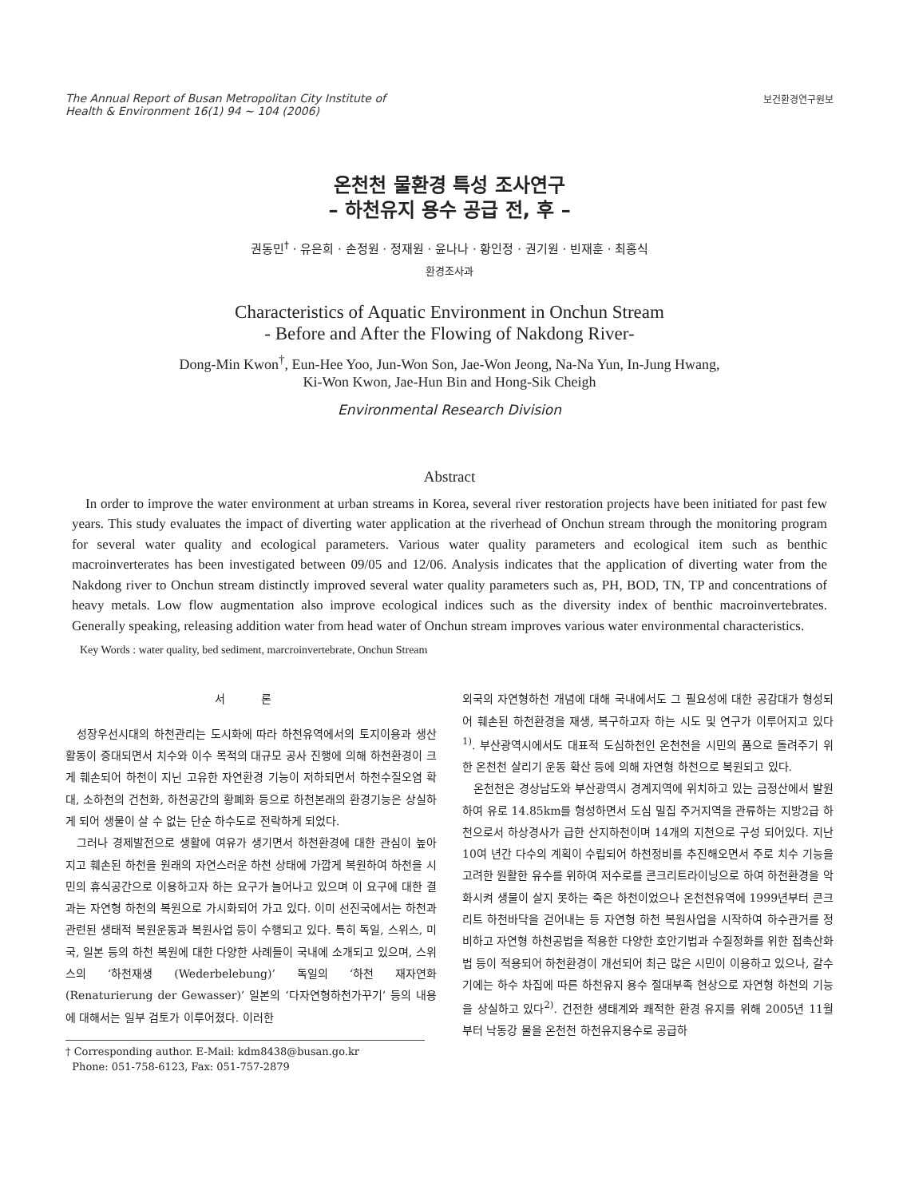The Annual Report of Busan Metropolitan City Institute of
Health & Environment 16(1) 94 ~ 104 (2006)
보건환경연구원보
온천천 물환경 특성 조사연구
– 하천유지 용수 공급 전, 후 –
권동민<sup>†</sup> · 유은희 · 손정원 · 정재원 · 윤나나 · 황인정 · 권기원 · 빈재훈 · 최홍식
환경조사과
Characteristics of Aquatic Environment in Onchun Stream
- Before and After the Flowing of Nakdong River-
Dong-Min Kwon<sup>†</sup>, Eun-Hee Yoo, Jun-Won Son, Jae-Won Jeong, Na-Na Yun, In-Jung Hwang,
Ki-Won Kwon, Jae-Hun Bin and Hong-Sik Cheigh
Environmental Research Division
Abstract
In order to improve the water environment at urban streams in Korea, several river restoration projects have been initiated for past few years. This study evaluates the impact of diverting water application at the riverhead of Onchun stream through the monitoring program for several water quality and ecological parameters. Various water quality parameters and ecological item such as benthic macroinverterates has been investigated between 09/05 and 12/06. Analysis indicates that the application of diverting water from the Nakdong river to Onchun stream distinctly improved several water quality parameters such as, PH, BOD, TN, TP and concentrations of heavy metals. Low flow augmentation also improve ecological indices such as the diversity index of benthic macroinvertebrates. Generally speaking, releasing addition water from head water of Onchun stream improves various water environmental characteristics.
Key Words : water quality, bed sediment, marcroinvertebrate, Onchun Stream
서 론
성장우선시대의 하천관리는 도시화에 따라 하천유역에서의 토지이용과 생산 활동이 증대되면서 치수와 이수 목적의 대규모 공사 진행에 의해 하천환경이 크게 훼손되어 하천이 지닌 고유한 자연환경 기능이 저하되면서 하천수질오염 확대, 소하천의 건천화, 하천공간의 황폐화 등으로 하천본래의 환경기능은 상실하게 되어 생물이 살 수 없는 단순 하수도로 전락하게 되었다.
그러나 경제발전으로 생활에 여유가 생기면서 하천환경에 대한 관심이 높아지고 훼손된 하천을 원래의 자연스러운 하천 상태에 가깝게 복원하여 하천을 시민의 휴식공간으로 이용하고자 하는 요구가 늘어나고 있으며 이 요구에 대한 결과는 자연형 하천의 복원으로 가시화되어 가고 있다. 이미 선진국에서는 하천과 관련된 생태적 복원운동과 복원사업 등이 수행되고 있다. 특히 독일, 스위스, 미국, 일본 등의 하천 복원에 대한 다양한 사례들이 국내에 소개되고 있으며, 스위스의 ‘하천재생 (Wederbelebung)’ 독일의 ‘하천 재자연화 (Renaturierung der Gewasser)’ 일본의 ‘다자연형하천가꾸기’ 등의 내용에 대해서는 일부 검토가 이루어졌다. 이러한
† Corresponding author. E-Mail: kdm8438@busan.go.kr
Phone: 051-758-6123, Fax: 051-757-2879
외국의 자연형하천 개념에 대해 국내에서도 그 필요성에 대한 공감대가 형성되어 훼손된 하천환경을 재생, 복구하고자 하는 시도 및 연구가 이루어지고 있다<sup>1)</sup>. 부산광역시에서도 대표적 도심하천인 온천천을 시민의 품으로 돌려주기 위한 온천천 살리기 운동 확산 등에 의해 자연형 하천으로 복원되고 있다.
온천천은 경상남도와 부산광역시 경계지역에 위치하고 있는 금정산에서 발원하여 유로 14.85km를 형성하면서 도심 밀집 주거지역을 관류하는 지방2급 하천으로서 하상경사가 급한 산지하천이며 14개의 지천으로 구성 되어있다. 지난 10여 년간 다수의 계획이 수립되어 하천정비를 추진해오면서 주로 치수 기능을 고려한 원활한 유수를 위하여 저수로를 콘크리트라이닝으로 하여 하천환경을 악화시켜 생물이 살지 못하는 죽은 하천이었으나 온천천유역에 1999년부터 콘크리트 하천바닥을 걷어내는 등 자연형 하천 복원사업을 시작하여 하수관거를 정비하고 자연형 하천공법을 적용한 다양한 호안기법과 수질정화를 위한 접촉산화법 등이 적용되어 하천환경이 개선되어 최근 많은 시민이 이용하고 있으나, 갈수기에는 하수 차집에 따른 하천유지 용수 절대부족 현상으로 자연형 하천의 기능을 상실하고 있다<sup>2)</sup>. 건전한 생태계와 쾌적한 환경 유지를 위해 2005년 11월부터 낙동강 물을 온천천 하천유지용수로 공급하